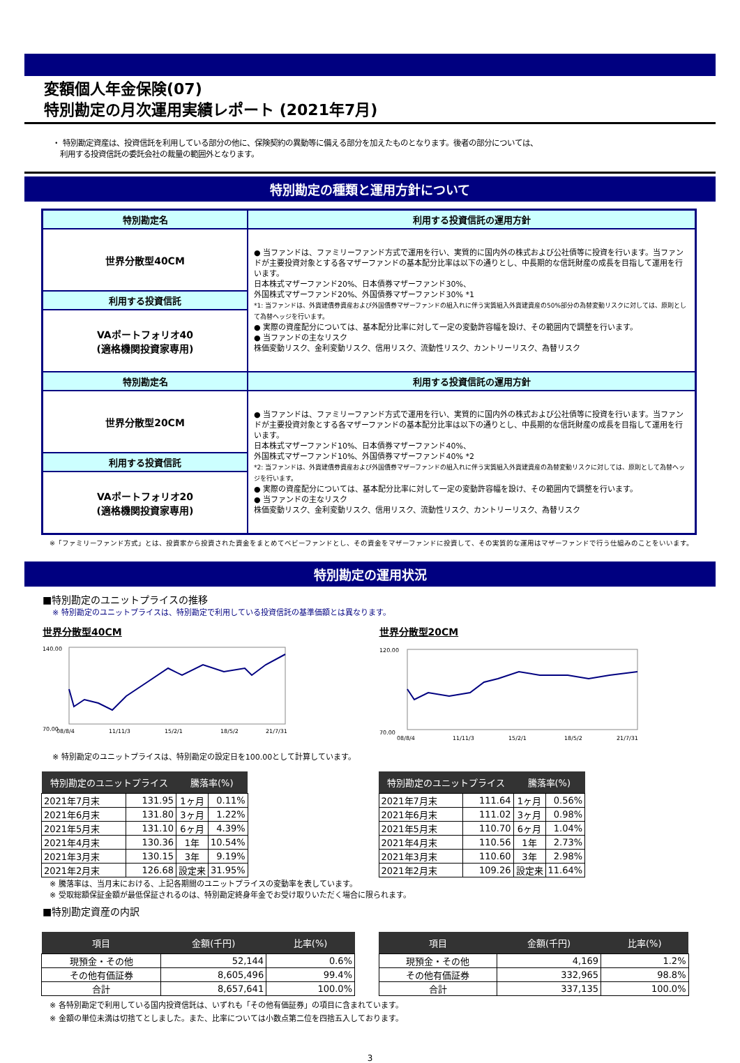変額個人年金保険(07)
特別勘定の月次運用実績レポート (2021年7月)
・ 特別勘定資産は、投資信託を利用している部分の他に、保険契約の異動等に備える部分を加えたものとなります。後者の部分については、
　利用する投資信託の委託会社の裁量の範囲外となります。
特別勘定の種類と運用方針について
| 特別勘定名 | 利用する投資信託の運用方針 |
| --- | --- |
| 世界分散型40CM | ● 当ファンドは、ファミリーファンド方式で運用を行い、実質的に国内外の株式および公社債等に投資を行います。当ファンドが主要投資対象とする各マザーファンドの基本配分比率は以下の通りとし、中長期的な信託財産の成長を目指して運用を行います。 日本株式マザーファンド20%、日本債券マザーファンド30%、 外国株式マザーファンド20%、外国債券マザーファンド30% *1 *1: 当ファンドは、外貨建債券資産および外国債券マザーファンドの組入れに伴う実質組入外貨建資産の50%部分の為替変動リスクに対しては、原則として為替ヘッジを行います。 ● 実際の資産配分については、基本配分比率に対して一定の変動許容幅を設け、その範囲内で調整を行います。 ● 当ファンドの主なリスク 株価変動リスク、金利変動リスク、信用リスク、流動性リスク、カントリーリスク、為替リスク |
| 利用する投資信託 | |
| VAポートフォリオ40 (適格機関投資家専用) | |
| 特別勘定名 | 利用する投資信託の運用方針 |
| 世界分散型20CM | ● 当ファンドは、ファミリーファンド方式で運用を行い、実質的に国内外の株式および公社債等に投資を行います。当ファンドが主要投資対象とする各マザーファンドの基本配分比率は以下の通りとし、中長期的な信託財産の成長を目指して運用を行います。 日本株式マザーファンド10%、日本債券マザーファンド40%、 外国株式マザーファンド10%、外国債券マザーファンド40% *2 *2: 当ファンドは、外貨建債券資産および外国債券マザーファンドの組入れに伴う実質組入外貨建資産の為替変動リスクに対しては、原則として為替ヘッジを行います。 ● 実際の資産配分については、基本配分比率に対して一定の変動許容幅を設け、その範囲内で調整を行います。 ● 当ファンドの主なリスク 株価変動リスク、金利変動リスク、信用リスク、流動性リスク、カントリーリスク、為替リスク |
| 利用する投資信託 | |
| VAポートフォリオ20 (適格機関投資家専用) | |
※「ファミリーファンド方式」とは、投資家から投資された資金をまとめてベビーファンドとし、その資金をマザーファンドに投資して、その実質的な運用はマザーファンドで行う仕組みのことをいいます。
特別勘定の運用状況
■特別勘定のユニットプライスの推移
※ 特別勘定のユニットプライスは、特別勘定で利用している投資信託の基準価額とは異なります。
世界分散型40CM
140.00
70.00
08/8/4
11/11/3
15/2/1
18/5/2
21/7/31
世界分散型20CM
120.00
70.00
08/8/4
11/11/3
15/2/1
18/5/2
21/7/31
※ 特別勘定のユニットプライスは、特別勘定の設定日を100.00として計算しています。
| 特別勘定のユニットプライス | | 騰落率(%) | |
| --- | --- | --- | --- |
| 2021年7月末 | 131.95 | 1ヶ月 | 0.11% |
| 2021年6月末 | 131.80 | 3ヶ月 | 1.22% |
| 2021年5月末 | 131.10 | 6ヶ月 | 4.39% |
| 2021年4月末 | 130.36 | 1年 | 10.54% |
| 2021年3月末 | 130.15 | 3年 | 9.19% |
| 2021年2月末 | 126.68 | 設定来 | 31.95% |
| 特別勘定のユニットプライス | | 騰落率(%) | |
| --- | --- | --- | --- |
| 2021年7月末 | 111.64 | 1ヶ月 | 0.56% |
| 2021年6月末 | 111.02 | 3ヶ月 | 0.98% |
| 2021年5月末 | 110.70 | 6ヶ月 | 1.04% |
| 2021年4月末 | 110.56 | 1年 | 2.73% |
| 2021年3月末 | 110.60 | 3年 | 2.98% |
| 2021年2月末 | 109.26 | 設定来 | 11.64% |
※ 騰落率は、当月末における、上記各期間のユニットプライスの変動率を表しています。
※ 受取総額保証金額が最低保証されるのは、特別勘定終身年金でお受け取りいただく場合に限られます。
■特別勘定資産の内訳
| 項目 | 金額(千円) | 比率(%) |
| --- | --- | --- |
| 現預金・その他 | 52,144 | 0.6% |
| その他有価証券 | 8,605,496 | 99.4% |
| 合計 | 8,657,641 | 100.0% |
| 項目 | 金額(千円) | 比率(%) |
| --- | --- | --- |
| 現預金・その他 | 4,169 | 1.2% |
| その他有価証券 | 332,965 | 98.8% |
| 合計 | 337,135 | 100.0% |
※ 各特別勘定で利用している国内投資信託は、いずれも「その他有価証券」の項目に含まれています。
※ 金額の単位未満は切捨てとしました。また、比率については小数点第二位を四捨五入しております。
3